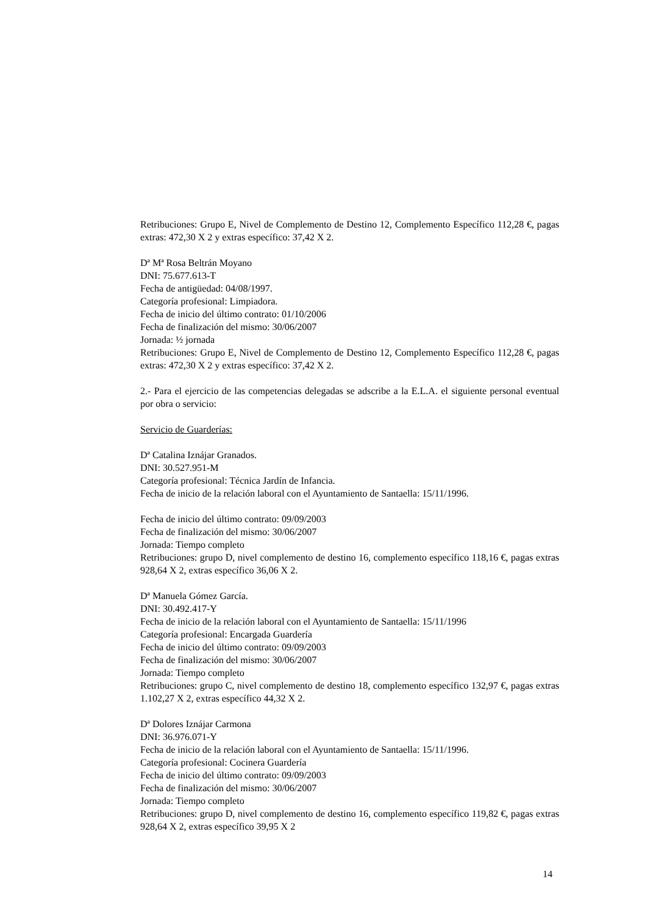Retribuciones: Grupo E, Nivel de Complemento de Destino 12, Complemento Específico 112,28 €, pagas extras: 472,30 X 2 y extras específico: 37,42 X 2.
Dª Mª Rosa Beltrán Moyano
DNI: 75.677.613-T
Fecha de antigüedad: 04/08/1997.
Categoría profesional: Limpiadora.
Fecha de inicio del último contrato: 01/10/2006
Fecha de finalización del mismo: 30/06/2007
Jornada: ½ jornada
Retribuciones: Grupo E, Nivel de Complemento de Destino 12, Complemento Específico 112,28 €, pagas extras: 472,30 X 2 y extras específico: 37,42 X 2.
2.- Para el ejercicio de las competencias delegadas se adscribe a la E.L.A. el siguiente personal eventual por obra o servicio:
Servicio de Guarderías:
Dª Catalina Iznájar Granados.
DNI: 30.527.951-M
Categoría profesional: Técnica Jardín de Infancia.
Fecha de inicio de la relación laboral con el Ayuntamiento de Santaella: 15/11/1996.
Fecha de inicio del último contrato: 09/09/2003
Fecha de finalización del mismo: 30/06/2007
Jornada: Tiempo completo
Retribuciones: grupo D, nivel complemento de destino 16, complemento específico 118,16 €, pagas extras 928,64 X 2, extras específico 36,06 X 2.
Dª Manuela Gómez García.
DNI: 30.492.417-Y
Fecha de inicio de la relación laboral con el Ayuntamiento de Santaella: 15/11/1996
Categoría profesional: Encargada Guardería
Fecha de inicio del último contrato: 09/09/2003
Fecha de finalización del mismo: 30/06/2007
Jornada: Tiempo completo
Retribuciones: grupo C, nivel complemento de destino 18, complemento específico 132,97 €, pagas extras 1.102,27 X 2, extras específico 44,32 X 2.
Dª Dolores Iznájar Carmona
DNI: 36.976.071-Y
Fecha de inicio de la relación laboral con el Ayuntamiento de Santaella: 15/11/1996.
Categoría profesional: Cocinera Guardería
Fecha de inicio del último contrato: 09/09/2003
Fecha de finalización del mismo: 30/06/2007
Jornada: Tiempo completo
Retribuciones: grupo D, nivel complemento de destino 16, complemento específico 119,82 €, pagas extras 928,64 X 2, extras específico 39,95 X 2
14